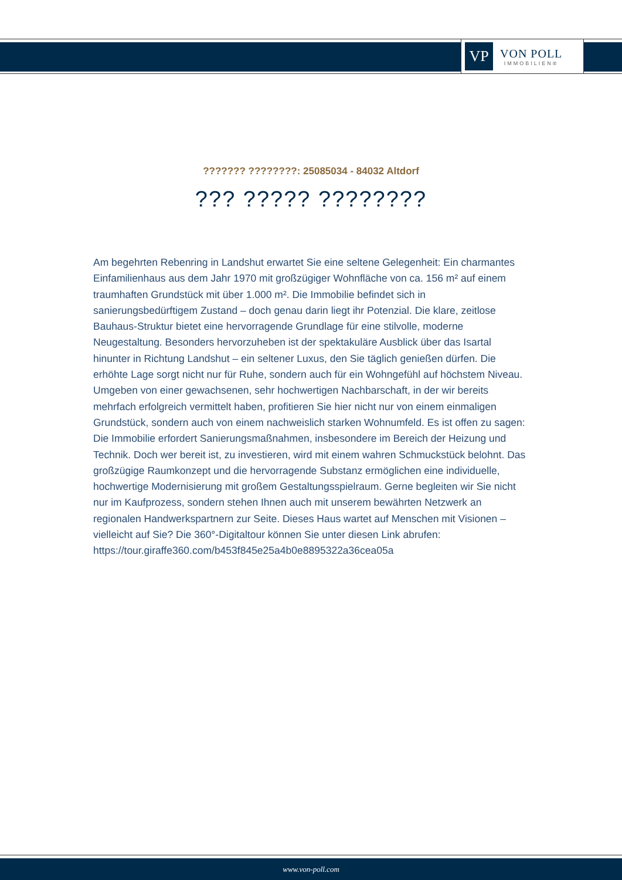VP
VON POLL
IMMOBILIEN®
??????? ????????: 25085034 - 84032 Altdorf
??? ????? ????????
Am begehrten Rebenring in Landshut erwartet Sie eine seltene Gelegenheit: Ein charmantes Einfamilienhaus aus dem Jahr 1970 mit großzügiger Wohnfläche von ca. 156 m² auf einem traumhaften Grundstück mit über 1.000 m². Die Immobilie befindet sich in sanierungsbedürftigem Zustand – doch genau darin liegt ihr Potenzial. Die klare, zeitlose Bauhaus-Struktur bietet eine hervorragende Grundlage für eine stilvolle, moderne Neugestaltung. Besonders hervorzuheben ist der spektakuläre Ausblick über das Isartal hinunter in Richtung Landshut – ein seltener Luxus, den Sie täglich genießen dürfen. Die erhöhte Lage sorgt nicht nur für Ruhe, sondern auch für ein Wohngefühl auf höchstem Niveau. Umgeben von einer gewachsenen, sehr hochwertigen Nachbarschaft, in der wir bereits mehrfach erfolgreich vermittelt haben, profitieren Sie hier nicht nur von einem einmaligen Grundstück, sondern auch von einem nachweislich starken Wohnumfeld. Es ist offen zu sagen: Die Immobilie erfordert Sanierungsmaßnahmen, insbesondere im Bereich der Heizung und Technik. Doch wer bereit ist, zu investieren, wird mit einem wahren Schmuckstück belohnt. Das großzügige Raumkonzept und die hervorragende Substanz ermöglichen eine individuelle, hochwertige Modernisierung mit großem Gestaltungsspielraum. Gerne begleiten wir Sie nicht nur im Kaufprozess, sondern stehen Ihnen auch mit unserem bewährten Netzwerk an regionalen Handwerkspartnern zur Seite. Dieses Haus wartet auf Menschen mit Visionen – vielleicht auf Sie? Die 360°-Digitaltour können Sie unter diesen Link abrufen: https://tour.giraffe360.com/b453f845e25a4b0e8895322a36cea05a
www.von-poll.com